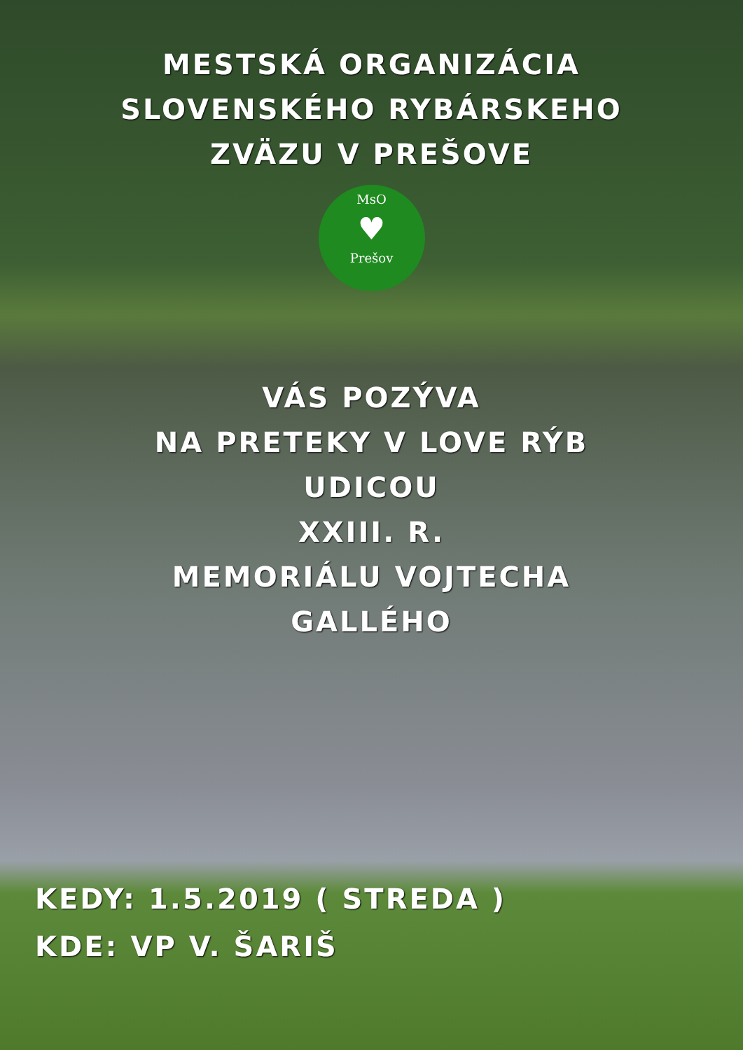MESTSKÁ ORGANIZÁCIA
SLOVENSKÉHO RYBÁRSKEHO
ZVÄZU V PREŠOVE
MsO
♥
Prešov
VÁS POZÝVA
NA PRETEKY V LOVE RÝB
UDICOU
XXIII. R.
MEMORIÁLU VOJTECHA
GALLÉHO
KEDY: 1.5.2019 ( STREDA )
KDE: VP V. ŠARIŠ